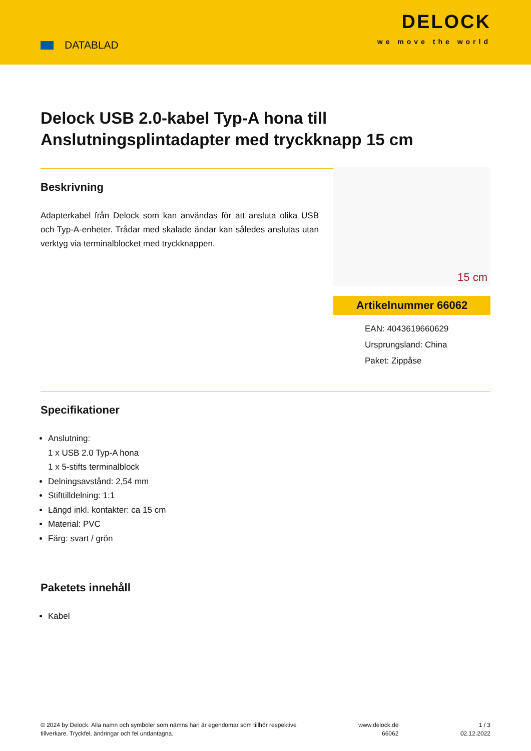DATABLAD
DELOCK
we move the world
Delock USB 2.0-kabel Typ-A hona till Anslutningsplintadapter med tryckknapp 15 cm
Beskrivning
Adapterkabel från Delock som kan användas för att ansluta olika USB och Typ-A-enheter. Trådar med skalade ändar kan således anslutas utan verktyg via terminalblocket med tryckknappen.
15 cm
Artikelnummer 66062
EAN: 4043619660629
Ursprungsland: China
Paket: Zippåse
Specifikationer
Anslutning:
1 x USB 2.0 Typ-A hona
1 x 5-stifts terminalblock
Delningsavstånd: 2,54 mm
Stifttilldelning: 1:1
Längd inkl. kontakter: ca 15 cm
Material: PVC
Färg: svart / grön
Paketets innehåll
Kabel
© 2024 by Delock. Alla namn och symboler som nämns häri är egendomar som tillhör respektive
tillverkare. Tryckfel, ändringar och fel undantagna.
www.delock.de
66062
1 / 3
02.12.2022